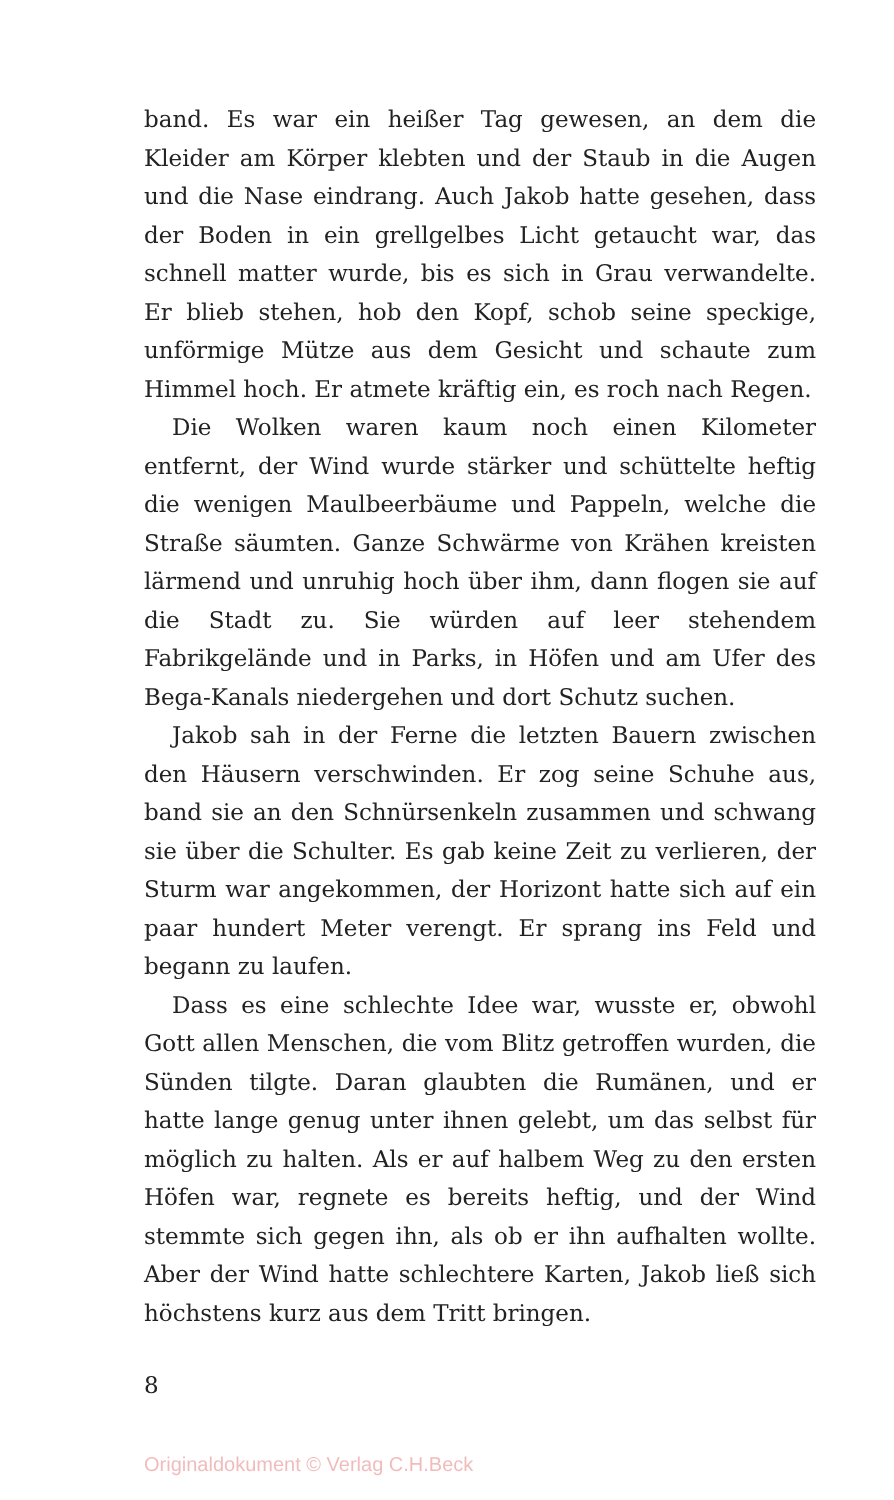band. Es war ein heißer Tag gewesen, an dem die Kleider am Körper klebten und der Staub in die Augen und die Nase eindrang. Auch Jakob hatte gesehen, dass der Boden in ein grellgelbes Licht getaucht war, das schnell matter wurde, bis es sich in Grau verwandelte. Er blieb stehen, hob den Kopf, schob seine speckige, unförmige Mütze aus dem Gesicht und schaute zum Himmel hoch. Er atmete kräftig ein, es roch nach Regen.
Die Wolken waren kaum noch einen Kilometer entfernt, der Wind wurde stärker und schüttelte heftig die wenigen Maulbeerbäume und Pappeln, welche die Straße säumten. Ganze Schwärme von Krähen kreisten lärmend und unruhig hoch über ihm, dann flogen sie auf die Stadt zu. Sie würden auf leer stehendem Fabrikgelände und in Parks, in Höfen und am Ufer des Bega-Kanals niedergehen und dort Schutz suchen.
Jakob sah in der Ferne die letzten Bauern zwischen den Häusern verschwinden. Er zog seine Schuhe aus, band sie an den Schnürsenkeln zusammen und schwang sie über die Schulter. Es gab keine Zeit zu verlieren, der Sturm war angekommen, der Horizont hatte sich auf ein paar hundert Meter verengt. Er sprang ins Feld und begann zu laufen.
Dass es eine schlechte Idee war, wusste er, obwohl Gott allen Menschen, die vom Blitz getroffen wurden, die Sünden tilgte. Daran glaubten die Rumänen, und er hatte lange genug unter ihnen gelebt, um das selbst für möglich zu halten. Als er auf halbem Weg zu den ersten Höfen war, regnete es bereits heftig, und der Wind stemmte sich gegen ihn, als ob er ihn aufhalten wollte. Aber der Wind hatte schlechtere Karten, Jakob ließ sich höchstens kurz aus dem Tritt bringen.
8
Originaldokument © Verlag C.H.Beck